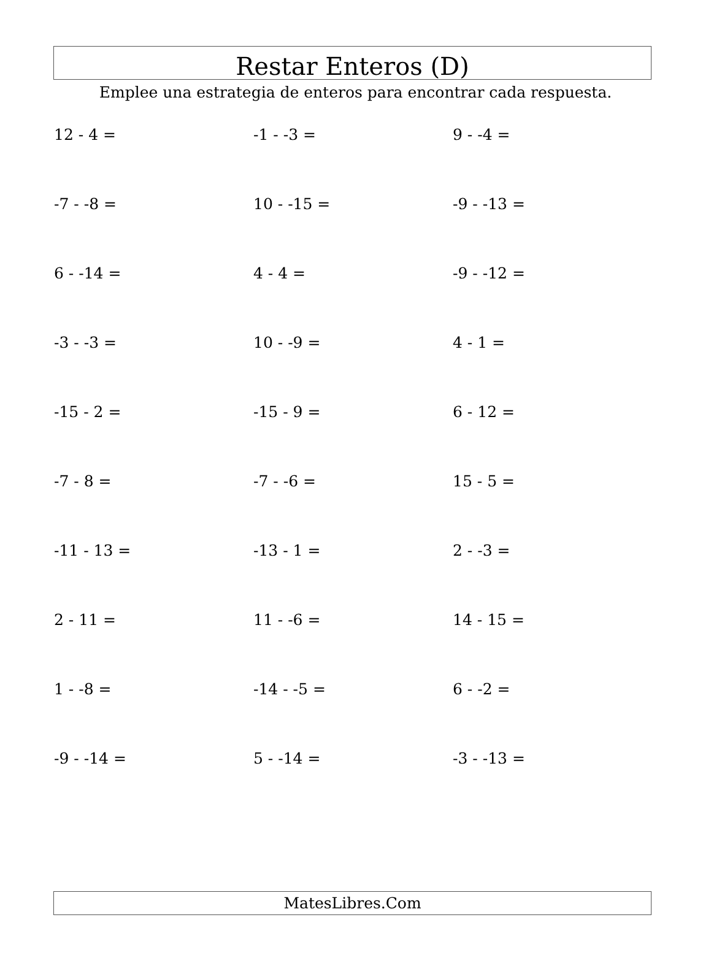Restar Enteros (D)
Emplee una estrategia de enteros para encontrar cada respuesta.
| 12 - 4 = | -1 - -3 = | 9 - -4 = |
| -7 - -8 = | 10 - -15 = | -9 - -13 = |
| 6 - -14 = | 4 - 4 = | -9 - -12 = |
| -3 - -3 = | 10 - -9 = | 4 - 1 = |
| -15 - 2 = | -15 - 9 = | 6 - 12 = |
| -7 - 8 = | -7 - -6 = | 15 - 5 = |
| -11 - 13 = | -13 - 1 = | 2 - -3 = |
| 2 - 11 = | 11 - -6 = | 14 - 15 = |
| 1 - -8 = | -14 - -5 = | 6 - -2 = |
| -9 - -14 = | 5 - -14 = | -3 - -13 = |
MatesLibres.Com